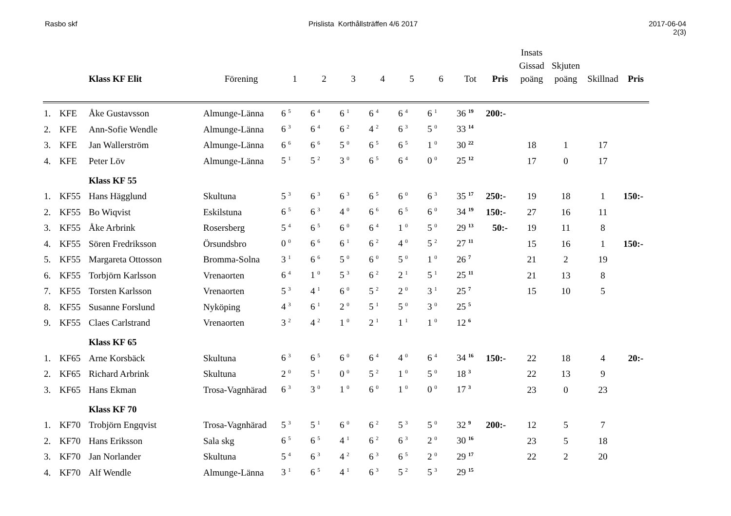Rasbo skf Prislista Korthållsträffen 4/6 2017
2017-06-04
2(3)
| | | Klass KF Elit | Förening | 1 | 2 | 3 | 4 | 5 | 6 | Tot | Pris | Insats Gissad poäng | Skjuten poäng | Skillnad | Pris |
| --- | --- | --- | --- | --- | --- | --- | --- | --- | --- | --- | --- | --- | --- | --- | --- |
| 1. | KFE | Åke Gustavsson | Almunge-Länna | 6 <sup>5</sup> | 6 <sup>4</sup> | 6 <sup>1</sup> | 6 <sup>4</sup> | 6 <sup>4</sup> | 6 <sup>1</sup> | 36 <sup>19</sup> | 200:- | | | | |
| 2. | KFE | Ann-Sofie Wendle | Almunge-Länna | 6 <sup>3</sup> | 6 <sup>4</sup> | 6 <sup>2</sup> | 4 <sup>2</sup> | 6 <sup>3</sup> | 5 <sup>0</sup> | 33 <sup>14</sup> | | | | | |
| 3. | KFE | Jan Wallerström | Almunge-Länna | 6 <sup>6</sup> | 6 <sup>6</sup> | 5 <sup>0</sup> | 6 <sup>5</sup> | 6 <sup>5</sup> | 1 <sup>0</sup> | 30 <sup>22</sup> | | 18 | 1 | 17 | |
| 4. | KFE | Peter Löv | Almunge-Länna | 5 <sup>1</sup> | 5 <sup>2</sup> | 3 <sup>0</sup> | 6 <sup>5</sup> | 6 <sup>4</sup> | 0 <sup>0</sup> | 25 <sup>12</sup> | | 17 | 0 | 17 | |
| | | Klass KF 55 | | | | | | | | | | | | | |
| 1. | KF55 | Hans Hägglund | Skultuna | 5 <sup>3</sup> | 6 <sup>3</sup> | 6 <sup>3</sup> | 6 <sup>5</sup> | 6 <sup>0</sup> | 6 <sup>3</sup> | 35 <sup>17</sup> | 250:- | 19 | 18 | 1 | 150:- |
| 2. | KF55 | Bo Wiqvist | Eskilstuna | 6 <sup>5</sup> | 6 <sup>3</sup> | 4 <sup>0</sup> | 6 <sup>6</sup> | 6 <sup>5</sup> | 6 <sup>0</sup> | 34 <sup>19</sup> | 150:- | 27 | 16 | 11 | |
| 3. | KF55 | Åke Arbrink | Rosersberg | 5 <sup>4</sup> | 6 <sup>5</sup> | 6 <sup>0</sup> | 6 <sup>4</sup> | 1 <sup>0</sup> | 5 <sup>0</sup> | 29 <sup>13</sup> | 50:- | 19 | 11 | 8 | |
| 4. | KF55 | Sören Fredriksson | Örsundsbro | 0 <sup>0</sup> | 6 <sup>6</sup> | 6 <sup>1</sup> | 6 <sup>2</sup> | 4 <sup>0</sup> | 5 <sup>2</sup> | 27 <sup>11</sup> | | 15 | 16 | 1 | 150:- |
| 5. | KF55 | Margareta Ottosson | Bromma-Solna | 3 <sup>1</sup> | 6 <sup>6</sup> | 5 <sup>0</sup> | 6 <sup>0</sup> | 5 <sup>0</sup> | 1 <sup>0</sup> | 26 <sup>7</sup> | | 21 | 2 | 19 | |
| 6. | KF55 | Torbjörn Karlsson | Vrenaorten | 6 <sup>4</sup> | 1 <sup>0</sup> | 5 <sup>3</sup> | 6 <sup>2</sup> | 2 <sup>1</sup> | 5 <sup>1</sup> | 25 <sup>11</sup> | | 21 | 13 | 8 | |
| 7. | KF55 | Torsten Karlsson | Vrenaorten | 5 <sup>3</sup> | 4 <sup>1</sup> | 6 <sup>0</sup> | 5 <sup>2</sup> | 2 <sup>0</sup> | 3 <sup>1</sup> | 25 <sup>7</sup> | | 15 | 10 | 5 | |
| 8. | KF55 | Susanne Forslund | Nyköping | 4 <sup>3</sup> | 6 <sup>1</sup> | 2 <sup>0</sup> | 5 <sup>1</sup> | 5 <sup>0</sup> | 3 <sup>0</sup> | 25 <sup>5</sup> | | | | | |
| 9. | KF55 | Claes Carlstrand | Vrenaorten | 3 <sup>2</sup> | 4 <sup>2</sup> | 1 <sup>0</sup> | 2 <sup>1</sup> | 1 <sup>1</sup> | 1 <sup>0</sup> | 12 <sup>6</sup> | | | | | |
| | | Klass KF 65 | | | | | | | | | | | | | |
| 1. | KF65 | Arne Korsbäck | Skultuna | 6 <sup>3</sup> | 6 <sup>5</sup> | 6 <sup>0</sup> | 6 <sup>4</sup> | 4 <sup>0</sup> | 6 <sup>4</sup> | 34 <sup>16</sup> | 150:- | 22 | 18 | 4 | 20:- |
| 2. | KF65 | Richard Arbrink | Skultuna | 2 <sup>0</sup> | 5 <sup>1</sup> | 0 <sup>0</sup> | 5 <sup>2</sup> | 1 <sup>0</sup> | 5 <sup>0</sup> | 18 <sup>3</sup> | | 22 | 13 | 9 | |
| 3. | KF65 | Hans Ekman | Trosa-Vagnhärad | 6 <sup>3</sup> | 3 <sup>0</sup> | 1 <sup>0</sup> | 6 <sup>0</sup> | 1 <sup>0</sup> | 0 <sup>0</sup> | 17 <sup>3</sup> | | 23 | 0 | 23 | |
| | | Klass KF 70 | | | | | | | | | | | | | |
| 1. | KF70 | Trobjörn Engqvist | Trosa-Vagnhärad | 5 <sup>3</sup> | 5 <sup>1</sup> | 6 <sup>0</sup> | 6 <sup>2</sup> | 5 <sup>3</sup> | 5 <sup>0</sup> | 32 <sup>9</sup> | 200:- | 12 | 5 | 7 | |
| 2. | KF70 | Hans Eriksson | Sala skg | 6 <sup>5</sup> | 6 <sup>5</sup> | 4 <sup>1</sup> | 6 <sup>2</sup> | 6 <sup>3</sup> | 2 <sup>0</sup> | 30 <sup>16</sup> | | 23 | 5 | 18 | |
| 3. | KF70 | Jan Norlander | Skultuna | 5 <sup>4</sup> | 6 <sup>3</sup> | 4 <sup>2</sup> | 6 <sup>3</sup> | 6 <sup>5</sup> | 2 <sup>0</sup> | 29 <sup>17</sup> | | 22 | 2 | 20 | |
| 4. | KF70 | Alf Wendle | Almunge-Länna | 3 <sup>1</sup> | 6 <sup>5</sup> | 4 <sup>1</sup> | 6 <sup>3</sup> | 5 <sup>2</sup> | 5 <sup>3</sup> | 29 <sup>15</sup> | | | | | |